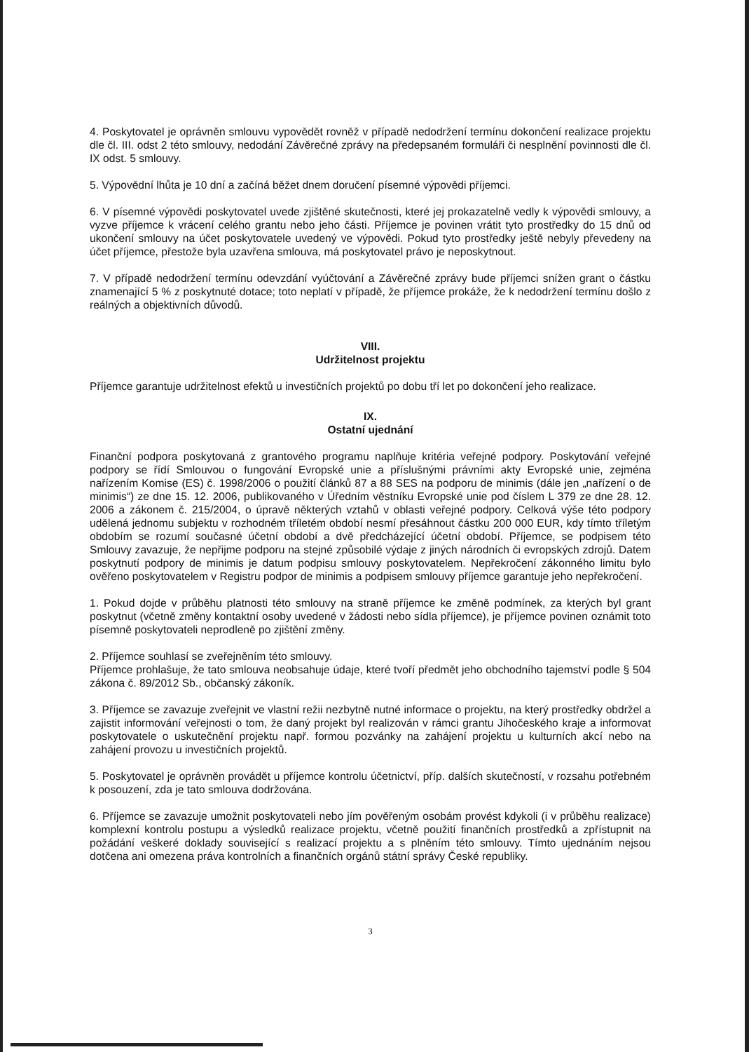4. Poskytovatel je oprávněn smlouvu vypovědět rovněž v případě nedodržení termínu dokončení realizace projektu dle čl. III. odst 2 této smlouvy, nedodání Závěrečné zprávy na předepsaném formuláři či nesplnění povinnosti dle čl. IX odst. 5 smlouvy.
5. Výpovědní lhůta je 10 dní a začíná běžet dnem doručení písemné výpovědi příjemci.
6. V písemné výpovědi poskytovatel uvede zjištěné skutečnosti, které jej prokazatelně vedly k výpovědi smlouvy, a vyzve příjemce k vrácení celého grantu nebo jeho části. Příjemce je povinen vrátit tyto prostředky do 15 dnů od ukončení smlouvy na účet poskytovatele uvedený ve výpovědi. Pokud tyto prostředky ještě nebyly převedeny na účet příjemce, přestože byla uzavřena smlouva, má poskytovatel právo je neposkytnout.
7. V případě nedodržení termínu odevzdání vyúčtování a Závěrečné zprávy bude příjemci snížen grant o částku znamenající 5 % z poskytnuté dotace; toto neplatí v případě, že příjemce prokáže, že k nedodržení termínu došlo z reálných a objektivních důvodů.
VIII.
Udržitelnost projektu
Příjemce garantuje udržitelnost efektů u investičních projektů po dobu tří let po dokončení jeho realizace.
IX.
Ostatní ujednání
Finanční podpora poskytovaná z grantového programu naplňuje kritéria veřejné podpory. Poskytování veřejné podpory se řídí Smlouvou o fungování Evropské unie a příslušnými právními akty Evropské unie, zejména nařízením Komise (ES) č. 1998/2006 o použití článků 87 a 88 SES na podporu de minimis (dále jen „nařízení o de minimis“) ze dne 15. 12. 2006, publikovaného v Úředním věstníku Evropské unie pod číslem L 379 ze dne 28. 12. 2006 a zákonem č. 215/2004, o úpravě některých vztahů v oblasti veřejné podpory. Celková výše této podpory udělená jednomu subjektu v rozhodném tříletém období nesmí přesáhnout částku 200 000 EUR, kdy tímto tříletým obdobím se rozumí současné účetní období a dvě předcházející účetní období. Příjemce, se podpisem této Smlouvy zavazuje, že nepřijme podporu na stejné způsobilé výdaje z jiných národních či evropských zdrojů. Datem poskytnutí podpory de minimis je datum podpisu smlouvy poskytovatelem. Nepřekročení zákonného limitu bylo ověřeno poskytovatelem v Registru podpor de minimis a podpisem smlouvy příjemce garantuje jeho nepřekročení.
1. Pokud dojde v průběhu platnosti této smlouvy na straně příjemce ke změně podmínek, za kterých byl grant poskytnut (včetně změny kontaktní osoby uvedené v žádosti nebo sídla příjemce), je příjemce povinen oznámit toto písemně poskytovateli neprodleně po zjištění změny.
2. Příjemce souhlasí se zveřejněním této smlouvy.
Příjemce prohlašuje, že tato smlouva neobsahuje údaje, které tvoří předmět jeho obchodního tajemství podle § 504 zákona č. 89/2012 Sb., občanský zákoník.
3. Příjemce se zavazuje zveřejnit ve vlastní režii nezbytně nutné informace o projektu, na který prostředky obdržel a zajistit informování veřejnosti o tom, že daný projekt byl realizován v rámci grantu Jihočeského kraje a informovat poskytovatele o uskutečnění projektu např. formou pozvánky na zahájení projektu u kulturních akcí nebo na zahájení provozu u investičních projektů.
5. Poskytovatel je oprávněn provádět u příjemce kontrolu účetnictví, příp. dalších skutečností, v rozsahu potřebném k posouzení, zda je tato smlouva dodržována.
6. Příjemce se zavazuje umožnit poskytovateli nebo jím pověřeným osobám provést kdykoli (i v průběhu realizace) komplexní kontrolu postupu a výsledků realizace projektu, včetně použití finančních prostředků a zpřístupnit na požádání veškeré doklady související s realizací projektu a s plněním této smlouvy. Tímto ujednáním nejsou dotčena ani omezena práva kontrolních a finančních orgánů státní správy České republiky.
3